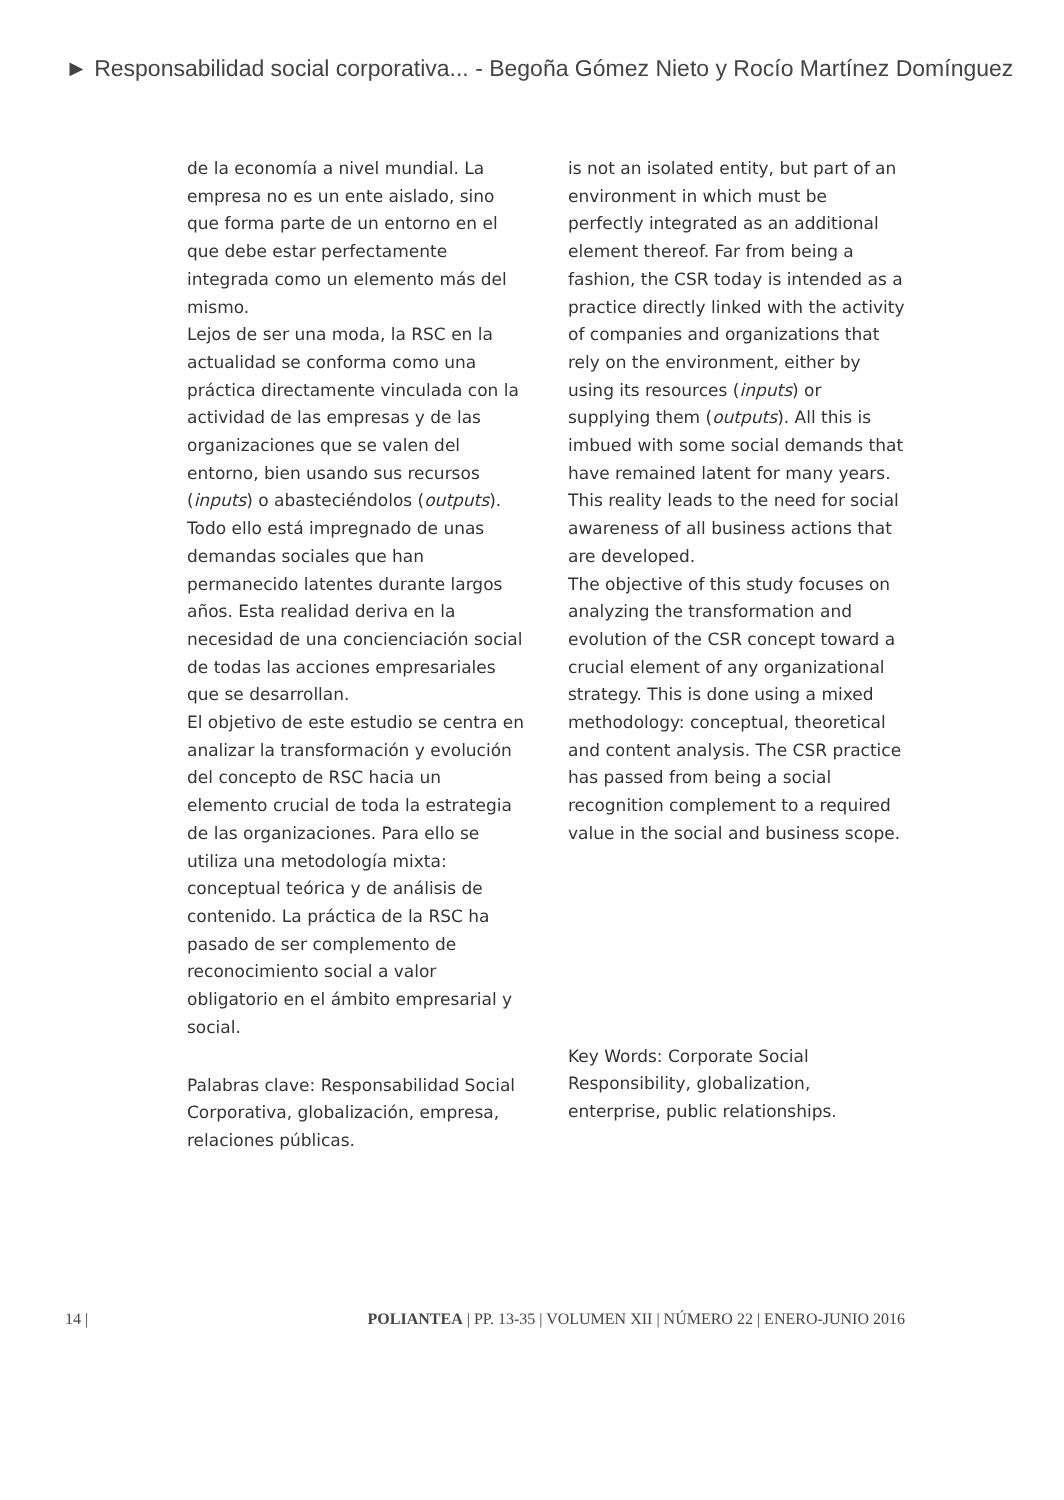► Responsabilidad social corporativa... - Begoña Gómez Nieto y Rocío Martínez Domínguez
de la economía a nivel mundial. La empresa no es un ente aislado, sino que forma parte de un entorno en el que debe estar perfectamente integrada como un elemento más del mismo.
Lejos de ser una moda, la RSC en la actualidad se conforma como una práctica directamente vinculada con la actividad de las empresas y de las organizaciones que se valen del entorno, bien usando sus recursos (inputs) o abasteciéndolos (outputs). Todo ello está impregnado de unas demandas sociales que han permanecido latentes durante largos años. Esta realidad deriva en la necesidad de una concienciación social de todas las acciones empresariales que se desarrollan.
El objetivo de este estudio se centra en analizar la transformación y evolución del concepto de RSC hacia un elemento crucial de toda la estrategia de las organizaciones. Para ello se utiliza una metodología mixta: conceptual teórica y de análisis de contenido. La práctica de la RSC ha pasado de ser complemento de reconocimiento social a valor obligatorio en el ámbito empresarial y social.
Palabras clave: Responsabilidad Social Corporativa, globalización, empresa, relaciones públicas.
is not an isolated entity, but part of an environment in which must be perfectly integrated as an additional element thereof. Far from being a fashion, the CSR today is intended as a practice directly linked with the activity of companies and organizations that rely on the environment, either by using its resources (inputs) or supplying them (outputs). All this is imbued with some social demands that have remained latent for many years. This reality leads to the need for social awareness of all business actions that are developed.
The objective of this study focuses on analyzing the transformation and evolution of the CSR concept toward a crucial element of any organizational strategy. This is done using a mixed methodology: conceptual, theoretical and content analysis. The CSR practice has passed from being a social recognition complement to a required value in the social and business scope.
Key Words: Corporate Social Responsibility, globalization, enterprise, public relationships.
14 | POLIANTEA | PP. 13-35 | VOLUMEN XII | NÚMERO 22 | ENERO-JUNIO 2016